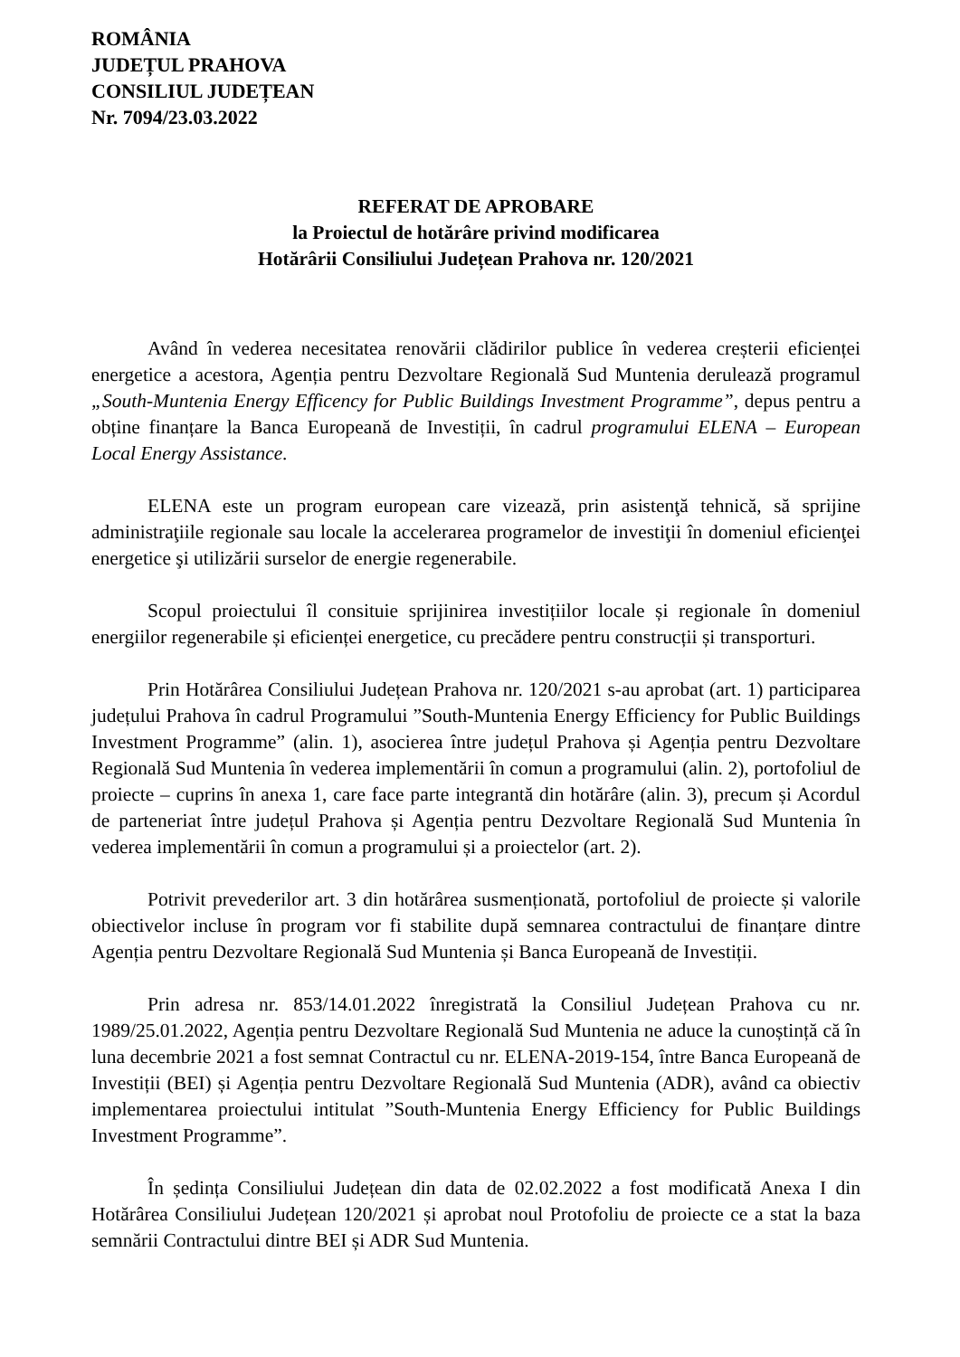ROMÂNIA
JUDEȚUL PRAHOVA
CONSILIUL JUDEȚEAN
Nr. 7094/23.03.2022
REFERAT DE APROBARE
la Proiectul de hotărâre privind modificarea
Hotărârii Consiliului Județean Prahova nr. 120/2021
Având în vederea necesitatea renovării clădirilor publice în vederea creșterii eficienței energetice a acestora, Agenția pentru Dezvoltare Regională Sud Muntenia derulează programul „South-Muntenia Energy Efficency for Public Buildings Investment Programme”, depus pentru a obține finanțare la Banca Europeană de Investiții, în cadrul programului ELENA – European Local Energy Assistance.
ELENA este un program european care vizează, prin asistenţă tehnică, să sprijine administraţiile regionale sau locale la accelerarea programelor de investiţii în domeniul eficienţei energetice şi utilizării surselor de energie regenerabile.
Scopul proiectului îl consituie sprijinirea investițiilor locale și regionale în domeniul energiilor regenerabile și eficienței energetice, cu precădere pentru construcții și transporturi.
Prin Hotărârea Consiliului Județean Prahova nr. 120/2021 s-au aprobat (art. 1) participarea județului Prahova în cadrul Programului ”South-Muntenia Energy Efficiency for Public Buildings Investment Programme” (alin. 1), asocierea între județul Prahova și Agenția pentru Dezvoltare Regională Sud Muntenia în vederea implementării în comun a programului (alin. 2), portofoliul de proiecte – cuprins în anexa 1, care face parte integrantă din hotărâre (alin. 3), precum și Acordul de parteneriat între județul Prahova și Agenția pentru Dezvoltare Regională Sud Muntenia în vederea implementării în comun a programului și a proiectelor (art. 2).
Potrivit prevederilor art. 3 din hotărârea susmenționată, portofoliul de proiecte și valorile obiectivelor incluse în program vor fi stabilite după semnarea contractului de finanțare dintre Agenția pentru Dezvoltare Regională Sud Muntenia și Banca Europeană de Investiții.
Prin adresa nr. 853/14.01.2022 înregistrată la Consiliul Județean Prahova cu nr. 1989/25.01.2022, Agenția pentru Dezvoltare Regională Sud Muntenia ne aduce la cunoștință că în luna decembrie 2021 a fost semnat Contractul cu nr. ELENA-2019-154, între Banca Europeană de Investiții (BEI) și Agenția pentru Dezvoltare Regională Sud Muntenia (ADR), având ca obiectiv implementarea proiectului intitulat ”South-Muntenia Energy Efficiency for Public Buildings Investment Programme”.
În ședința Consiliului Județean din data de 02.02.2022 a fost modificată Anexa I din Hotărârea Consiliului Județean 120/2021 și aprobat noul Protofoliu de proiecte ce a stat la baza semnării Contractului dintre BEI și ADR Sud Muntenia.